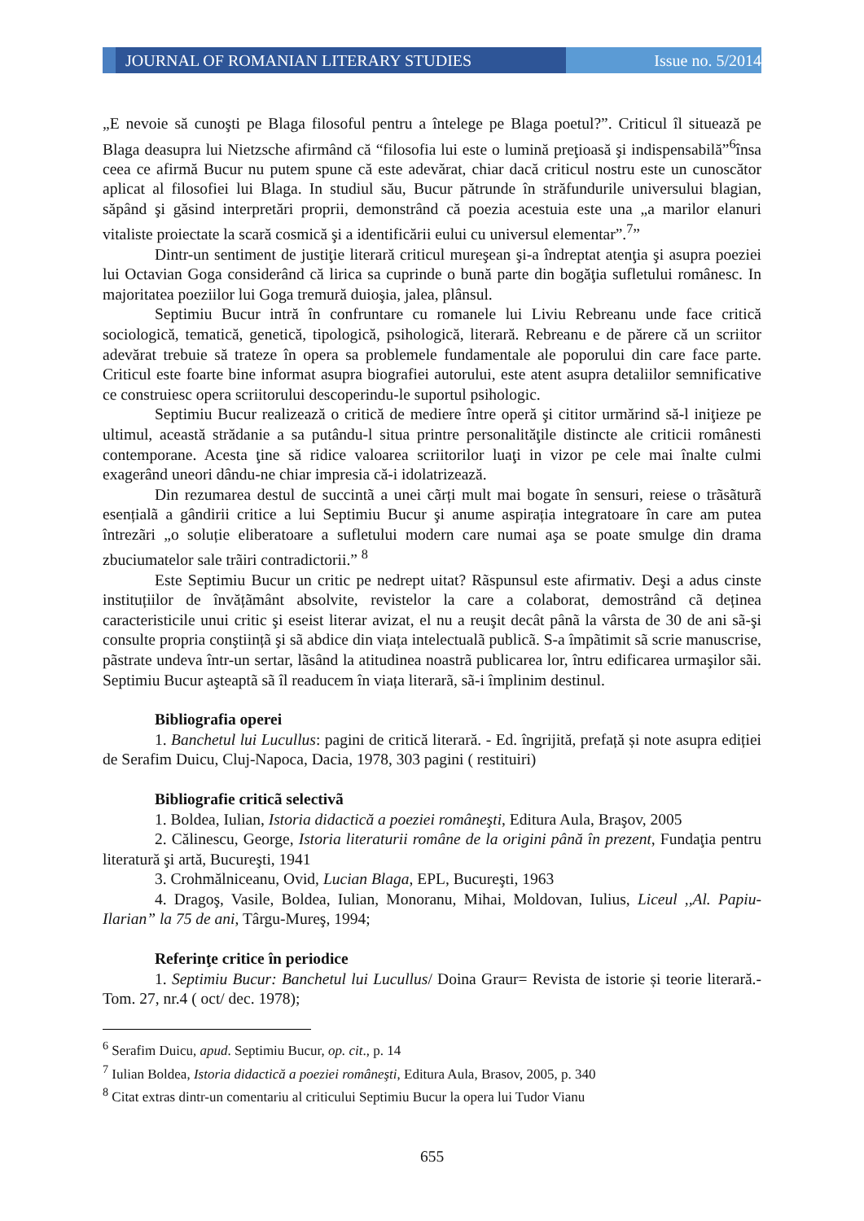JOURNAL OF ROMANIAN LITERARY STUDIES
Issue no. 5/2014
„E nevoie să cunoşti pe Blaga filosoful pentru a întelege pe Blaga poetul?”. Criticul îl situează pe Blaga deasupra lui Nietzsche afirmând că “filosofia lui este o lumină preţioasă şi indispensabilă”<sup>6</sup>însa ceea ce afirmă Bucur nu putem spune că este adevărat, chiar dacă criticul nostru este un cunoscător aplicat al filosofiei lui Blaga. In studiul său, Bucur pătrunde în străfundurile universului blagian, săpând şi găsind interpretări proprii, demonstrând că poezia acestuia este una „a marilor elanuri vitaliste proiectate la scară cosmică şi a identificării eului cu universul elementar”.<sup>7</sup>”
Dintr-un sentiment de justiţie literară criticul mureşean şi-a îndreptat atenţia şi asupra poeziei lui Octavian Goga considerând că lirica sa cuprinde o bună parte din bogăţia sufletului românesc. In majoritatea poeziilor lui Goga tremură duioşia, jalea, plânsul.
Septimiu Bucur intră în confruntare cu romanele lui Liviu Rebreanu unde face critică sociologică, tematică, genetică, tipologică, psihologică, literară. Rebreanu e de părere că un scriitor adevărat trebuie să trateze în opera sa problemele fundamentale ale poporului din care face parte. Criticul este foarte bine informat asupra biografiei autorului, este atent asupra detaliilor semnificative ce construiesc opera scriitorului descoperindu-le suportul psihologic.
Septimiu Bucur realizează o critică de mediere între operă şi cititor urmărind să-l iniţieze pe ultimul, această strădanie a sa putându-l situa printre personalităţile distincte ale criticii românesti contemporane. Acesta ţine să ridice valoarea scriitorilor luaţi in vizor pe cele mai înalte culmi exagerând uneori dându-ne chiar impresia că-i idolatrizează.
Din rezumarea destul de succintã a unei cãrți mult mai bogate în sensuri, reiese o trãsãturã esențialã a gândirii critice a lui Septimiu Bucur şi anume aspirația integratoare în care am putea întrezãri „o soluție eliberatoare a sufletului modern care numai aşa se poate smulge din drama zbuciumatelor sale trãiri contradictorii.” <sup>8</sup>
Este Septimiu Bucur un critic pe nedrept uitat? Rãspunsul este afirmativ. Deşi a adus cinste instituțiilor de învățãmânt absolvite, revistelor la care a colaborat, demostrând cã deținea caracteristicile unui critic şi eseist literar avizat, el nu a reuşit decât pânã la vârsta de 30 de ani sã-şi consulte propria conştiințã şi sã abdice din viața intelectualã publicã. S-a împãtimit sã scrie manuscrise, pãstrate undeva într-un sertar, lãsând la atitudinea noastrã publicarea lor, întru edificarea urmaşilor sãi. Septimiu Bucur aşteaptã sã îl readucem în viața literarã, sã-i împlinim destinul.
Bibliografia operei
1. Banchetul lui Lucullus: pagini de critică literară. - Ed. îngrijită, prefață și note asupra ediției de Serafim Duicu, Cluj-Napoca, Dacia, 1978, 303 pagini ( restituiri)
Bibliografie criticã selectivã
1. Boldea, Iulian, Istoria didactică a poeziei româneşti, Editura Aula, Braşov, 2005
2. Călinescu, George, Istoria literaturii române de la origini până în prezent, Fundaţia pentru literatură şi artă, Bucureşti, 1941
3. Crohmălniceanu, Ovid, Lucian Blaga, EPL, Bucureşti, 1963
4. Dragoş, Vasile, Boldea, Iulian, Monoranu, Mihai, Moldovan, Iulius, Liceul ,,Al. Papiu-Ilarian” la 75 de ani, Târgu-Mureş, 1994;
Referinţe critice în periodice
1. Septimiu Bucur: Banchetul lui Lucullus/ Doina Graur= Revista de istorie și teorie literară.- Tom. 27, nr.4 ( oct/ dec. 1978);
<sup>6</sup> Serafim Duicu, apud. Septimiu Bucur, op. cit., p. 14
<sup>7</sup> Iulian Boldea, Istoria didactică a poeziei româneşti, Editura Aula, Brasov, 2005, p. 340
<sup>8</sup> Citat extras dintr-un comentariu al criticului Septimiu Bucur la opera lui Tudor Vianu
655